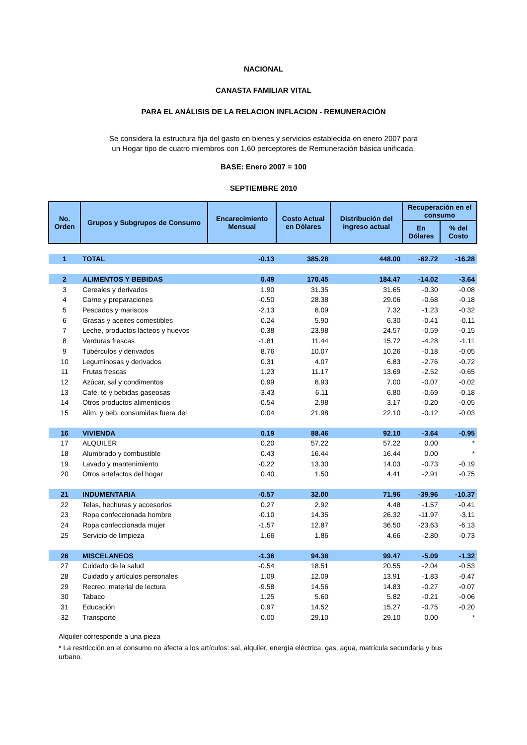NACIONAL
CANASTA FAMILIAR VITAL
PARA EL ANÁLISIS DE LA RELACION INFLACION - REMUNERACIÓN
Se considera la estructura fija del gasto en bienes y servicios establecida en enero 2007 para un Hogar tipo de cuatro miembros con 1,60 perceptores de Remuneración básica unificada.
BASE: Enero 2007 = 100
SEPTIEMBRE 2010
| No. Orden | Grupos y Subgrupos de Consumo | Encarecimiento Mensual | Costo Actual en Dólares | Distribución del ingreso actual | Recuperación en el consumo | |
| --- | --- | --- | --- | --- | --- | --- |
| | | | | | En Dólares | % del Costo |
| 1 | TOTAL | -0.13 | 385.28 | 448.00 | -62.72 | -16.28 |
| 2 | ALIMENTOS Y BEBIDAS | 0.49 | 170.45 | 184.47 | -14.02 | -3.64 |
| 3 | Cereales y derivados | 1.90 | 31.35 | 31.65 | -0.30 | -0.08 |
| 4 | Carne y preparaciones | -0.50 | 28.38 | 29.06 | -0.68 | -0.18 |
| 5 | Pescados y mariscos | -2.13 | 6.09 | 7.32 | -1.23 | -0.32 |
| 6 | Grasas y aceites comestibles | 0.24 | 5.90 | 6.30 | -0.41 | -0.11 |
| 7 | Leche, productos lácteos y huevos | -0.38 | 23.98 | 24.57 | -0.59 | -0.15 |
| 8 | Verduras frescas | -1.81 | 11.44 | 15.72 | -4.28 | -1.11 |
| 9 | Tubérculos y derivados | 8.76 | 10.07 | 10.26 | -0.18 | -0.05 |
| 10 | Leguminosas y derivados | 0.31 | 4.07 | 6.83 | -2.76 | -0.72 |
| 11 | Frutas frescas | 1.23 | 11.17 | 13.69 | -2.52 | -0.65 |
| 12 | Azúcar, sal y condimentos | 0.99 | 6.93 | 7.00 | -0.07 | -0.02 |
| 13 | Café, té y bebidas gaseosas | -3.43 | 6.11 | 6.80 | -0.69 | -0.18 |
| 14 | Otros productos alimenticios | -0.54 | 2.98 | 3.17 | -0.20 | -0.05 |
| 15 | Alim. y beb. consumidas fuera del | 0.04 | 21.98 | 22.10 | -0.12 | -0.03 |
| 16 | VIVIENDA | 0.19 | 88.46 | 92.10 | -3.64 | -0.95 |
| 17 | ALQUILER | 0.20 | 57.22 | 57.22 | 0.00 | * |
| 18 | Alumbrado y combustible | 0.43 | 16.44 | 16.44 | 0.00 | * |
| 19 | Lavado y mantenimiento | -0.22 | 13.30 | 14.03 | -0.73 | -0.19 |
| 20 | Otros artefactos del hogar | 0.40 | 1.50 | 4.41 | -2.91 | -0.75 |
| 21 | INDUMENTARIA | -0.57 | 32.00 | 71.96 | -39.96 | -10.37 |
| 22 | Telas, hechuras y accesorios | 0.27 | 2.92 | 4.48 | -1.57 | -0.41 |
| 23 | Ropa confeccionada hombre | -0.10 | 14.35 | 26.32 | -11.97 | -3.11 |
| 24 | Ropa confeccionada mujer | -1.57 | 12.87 | 36.50 | -23.63 | -6.13 |
| 25 | Servicio de limpieza | 1.66 | 1.86 | 4.66 | -2.80 | -0.73 |
| 26 | MISCELANEOS | -1.36 | 94.38 | 99.47 | -5.09 | -1.32 |
| 27 | Cuidado de la salud | -0.54 | 18.51 | 20.55 | -2.04 | -0.53 |
| 28 | Cuidado y artículos personales | 1.09 | 12.09 | 13.91 | -1.83 | -0.47 |
| 29 | Recreo, material de lectura | -9.58 | 14.56 | 14.83 | -0.27 | -0.07 |
| 30 | Tabaco | 1.25 | 5.60 | 5.82 | -0.21 | -0.06 |
| 31 | Educación | 0.97 | 14.52 | 15.27 | -0.75 | -0.20 |
| 32 | Transporte | 0.00 | 29.10 | 29.10 | 0.00 | * |
Alquiler corresponde a una pieza
* La restricción en el consumo no afecta a los artículos: sal, alquiler, energía eléctrica, gas, agua, matrícula secundaria y bus urbano.